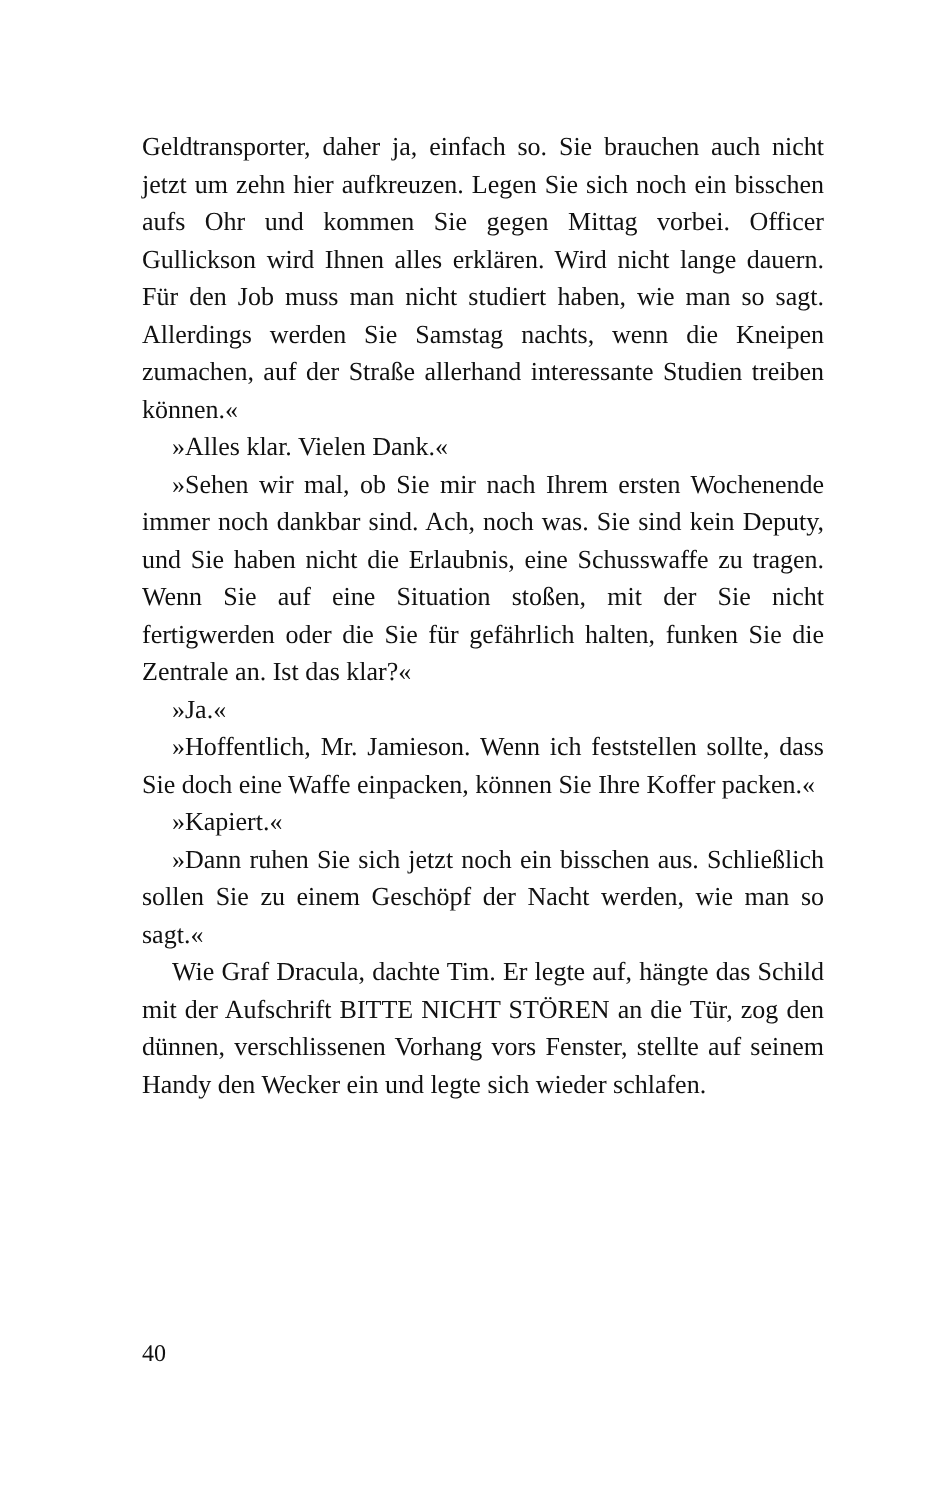Geldtransporter, daher ja, einfach so. Sie brauchen auch nicht jetzt um zehn hier aufkreuzen. Legen Sie sich noch ein bisschen aufs Ohr und kommen Sie gegen Mittag vorbei. Officer Gullickson wird Ihnen alles erklären. Wird nicht lange dauern. Für den Job muss man nicht studiert haben, wie man so sagt. Allerdings werden Sie Samstag nachts, wenn die Kneipen zumachen, auf der Straße allerhand interessante Studien treiben können.«
»Alles klar. Vielen Dank.«
»Sehen wir mal, ob Sie mir nach Ihrem ersten Wochenende immer noch dankbar sind. Ach, noch was. Sie sind kein Deputy, und Sie haben nicht die Erlaubnis, eine Schusswaffe zu tragen. Wenn Sie auf eine Situation stoßen, mit der Sie nicht fertigwerden oder die Sie für gefährlich halten, funken Sie die Zentrale an. Ist das klar?«
»Ja.«
»Hoffentlich, Mr. Jamieson. Wenn ich feststellen sollte, dass Sie doch eine Waffe einpacken, können Sie Ihre Koffer packen.«
»Kapiert.«
»Dann ruhen Sie sich jetzt noch ein bisschen aus. Schließlich sollen Sie zu einem Geschöpf der Nacht werden, wie man so sagt.«
Wie Graf Dracula, dachte Tim. Er legte auf, hängte das Schild mit der Aufschrift BITTE NICHT STÖREN an die Tür, zog den dünnen, verschlissenen Vorhang vors Fenster, stellte auf seinem Handy den Wecker ein und legte sich wieder schlafen.
40